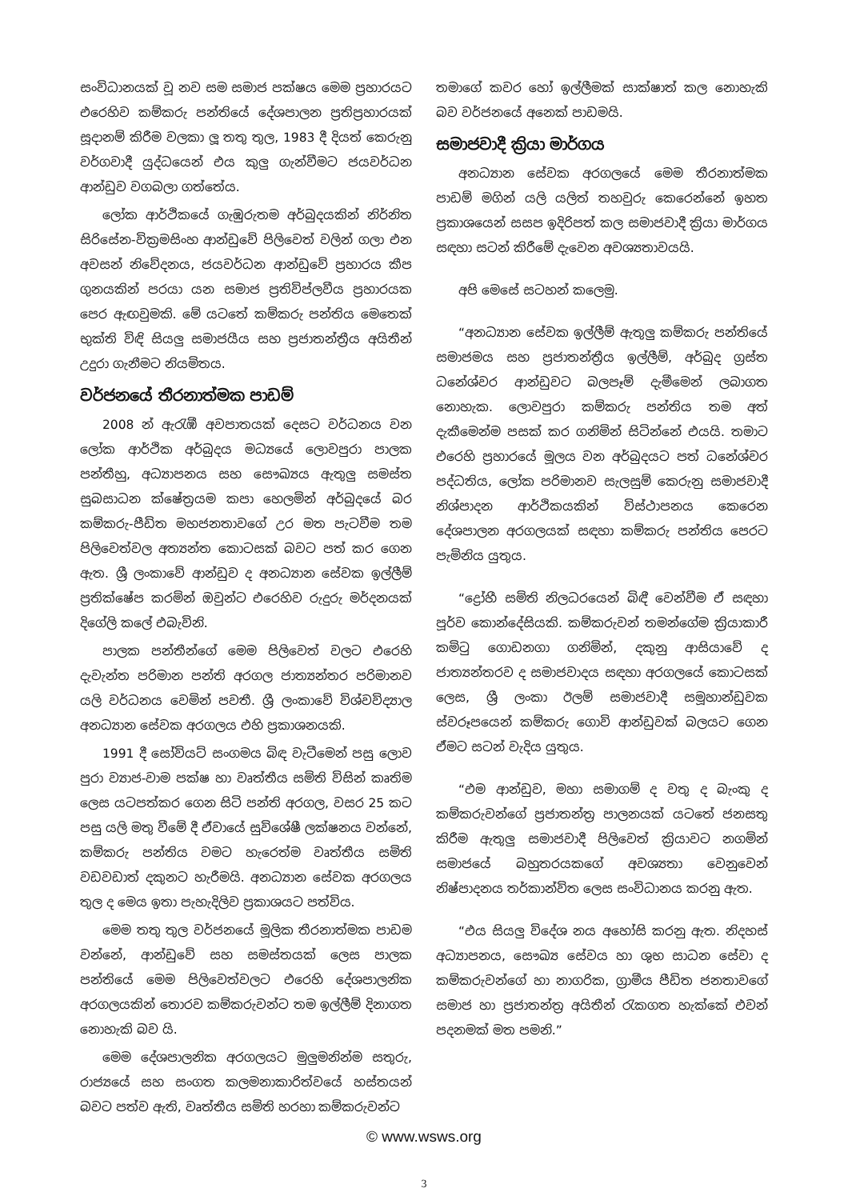සංවිධානයක් වූ නව සම සමාජ පක්ෂය මෙම ප්‍රහාරයට එරෙහිව කම්කරු පන්තියේ දේශපාලන ප්‍රතිප්‍රහාරයක් සූදානම් කිරීම වලකා ලූ තතු තුල, 1983 දී දියත් කෙරුනු වර්ගවාදී යුද්ධයෙන් එය කුලු ගැන්වීමට ජයවර්ධන ආන්ඩුව වගබලා ගත්තේය.
ලෝක ආර්ථිකයේ ගැඹුරුතම අර්බුදයකින් නිර්නිත සිරිසේන-වික්‍රමසිංහ ආන්ඩුවේ පිලිවෙත් වලින් ගලා එන අවසන් නිවේදනය, ජයවර්ධන ආන්ඩුවේ ප්‍රහාරය කීප ගුනයකින් පරයා යන සමාජ ප්‍රතිවිප්ලවීය ප්‍රහාරයක පෙර ඇඟවුමකි. මේ යටතේ කම්කරු පන්තිය මෙතෙක් භුක්ති විඳි සියලු සමාජයීය සහ ප්‍රජාතන්ත්‍රීය අයිතීන් උදුරා ගැනීමට නියමිතය.
වර්ජනයේ තීරනාත්මක පාඩම්
2008 න් ඇරැඹී අවපාතයක් දෙසට වර්ධනය වන ලෝක ආර්ථික අර්බුදය මධ්‍යයේ ලොවපුරා පාලක පන්තීහු, අධ්‍යාපනය සහ සෞඛ්‍යය ඇතුලු සමස්ත සුබසාධන ක්ෂේත්‍රයම කපා හෙලමින් අර්බුදයේ බර කම්කරු-පීඩිත මහජනතාවගේ උර මත පැටවීම තම පිලිවෙත්වල අත්‍යන්ත කොටසක් බවට පත් කර ගෙන ඇත. ශ්‍රී ලංකාවේ ආන්ඩුව ද අනධ්‍යාන සේවක ඉල්ලීම් ප්‍රතික්ෂේප කරමින් ඔවුන්ට එරෙහිව රුදුරු මර්දනයක් දිගේලි කලේ එබැවිනි.
පාලක පන්තීන්ගේ මෙම පිලිවෙත් වලට එරෙහි දැවැන්ත පරිමාන පන්ති අරගල ජාත්‍යන්තර පරිමානව යලි වර්ධනය වෙමින් පවතී. ශ්‍රී ලංකාවේ විශ්වවිද්‍යාල අනධ්‍යාන සේවක අරගලය එහි ප්‍රකාශනයකි.
1991 දී සෝවියට් සංගමය බිඳ වැටීමෙන් පසු ලොව පුරා ව්‍යාජ-වාම පක්ෂ හා වෘත්තීය සමිති විසින් කෘතිම ලෙස යටපත්කර ගෙන සිටි පන්ති අරගල, වසර 25 කට පසු යලි මතු වීමේ දී ඒවායේ සුවිශේෂී ලක්ෂනය වන්නේ, කම්කරු පන්තිය වමට හැරෙත්ම වෘත්තීය සමිති වඩවඩාත් දකුනට හැරීමයි. අනධ්‍යාන සේවක අරගලය තුල ද මෙය ඉතා පැහැදිලිව ප්‍රකාශයට පත්විය.
මෙම තතු තුල වර්ජනයේ මූලික තීරනාත්මක පාඩම වන්නේ, ආන්ඩුවේ සහ සමස්තයක් ලෙස පාලක පන්තියේ මෙම පිලිවෙත්වලට එරෙහි දේශපාලනික අරගලයකින් තොරව කම්කරුවන්ට තම ඉල්ලීම් දිනාගත නොහැකි බව යි.
මෙම දේශපාලනික අරගලයට මුලුමනින්ම සතුරු, රාජ්‍යයේ සහ සංගත කලමනාකාරිත්වයේ හස්තයන් බවට පත්ව ඇති, වෘත්තීය සමිති හරහා කම්කරුවන්ට
තමාගේ කවර හෝ ඉල්ලීමක් සාක්ෂාත් කල නොහැකි බව වර්ජනයේ අනෙක් පාඩමයි.
සමාජවාදී ක්‍රියා මාර්ගය
අනධ්‍යාන සේවක අරගලයේ මෙම තීරනාත්මක පාඩම් මගින් යලි යලිත් තහවුරු කෙරෙන්නේ ඉහත ප්‍රකාශයෙන් සසප ඉදිරිපත් කල සමාජවාදී ක්‍රියා මාර්ගය සඳහා සටන් කිරීමේ දැවෙන අවශ්‍යතාවයයි.
අපි මෙසේ සටහන් කලෙමු.
“අනධ්‍යාන සේවක ඉල්ලීම් ඇතුලු කම්කරු පන්තියේ සමාජමය සහ ප්‍රජාතන්ත්‍රීය ඉල්ලීම්, අර්බුද ග්‍රස්ත ධනේශ්වර ආන්ඩුවට බලපෑම් දැමීමෙන් ලබාගත නොහැක. ලොවපුරා කම්කරු පන්තිය තම අත් දැකීමෙන්ම පසක් කර ගනිමින් සිටින්නේ එයයි. තමාට එරෙහි ප්‍රහාරයේ මූලය වන අර්බුදයට පත් ධනේශ්වර පද්ධතිය, ලෝක පරිමානව සැලසුම් කෙරුනු සමාජවාදී නිශ්පාදන ආර්ථිකයකින් විස්ථාපනය කෙරෙන දේශපාලන අරගලයක් සඳහා කම්කරු පන්තිය පෙරට පැමිනිය යුතුය.
“ද්‍රෝහී සමිති නිලධරයෙන් බිඳී වෙන්වීම ඒ සඳහා පූර්ව කොන්දේසියකි. කම්කරුවන් තමන්ගේම ක්‍රියාකාරී කමිටු ගොඩනගා ගනිමින්, දකුනු ආසියාවේ ද ජාත්‍යන්තරව ද සමාජවාදය සඳහා අරගලයේ කොටසක් ලෙස, ශ්‍රී ලංකා ඊලම් සමාජවාදී සමූහාන්ඩුවක ස්වරූපයෙන් කම්කරු ගොවි ආන්ඩුවක් බලයට ගෙන ඒමට සටන් වැදිය යුතුය.
“එම ආන්ඩුව, මහා සමාගම් ද වතු ද බැංකු ද කම්කරුවන්ගේ ප්‍රජාතන්ත්‍ර පාලනයක් යටතේ ජනසතු කිරීම ඇතුලු සමාජවාදී පිලිවෙත් ක්‍රියාවට නගමින් සමාජයේ බහුතරයකගේ අවශ්‍යතා වෙනුවෙන් නිෂ්පාදනය තර්කාන්විත ලෙස සංවිධානය කරනු ඇත.
“එය සියලු විදේශ නය අහෝසි කරනු ඇත. නිදහස් අධ්‍යාපනය, සෞඛ්‍ය සේවය හා ශුභ සාධන සේවා ද කම්කරුවන්ගේ හා නාගරික, ග්‍රාමීය පීඩිත ජනතාවගේ සමාජ හා ප්‍රජාතන්ත්‍ර අයිතීන් රැකගත හැක්කේ එවන් පදනමක් මත පමනි.”
© www.wsws.org
3